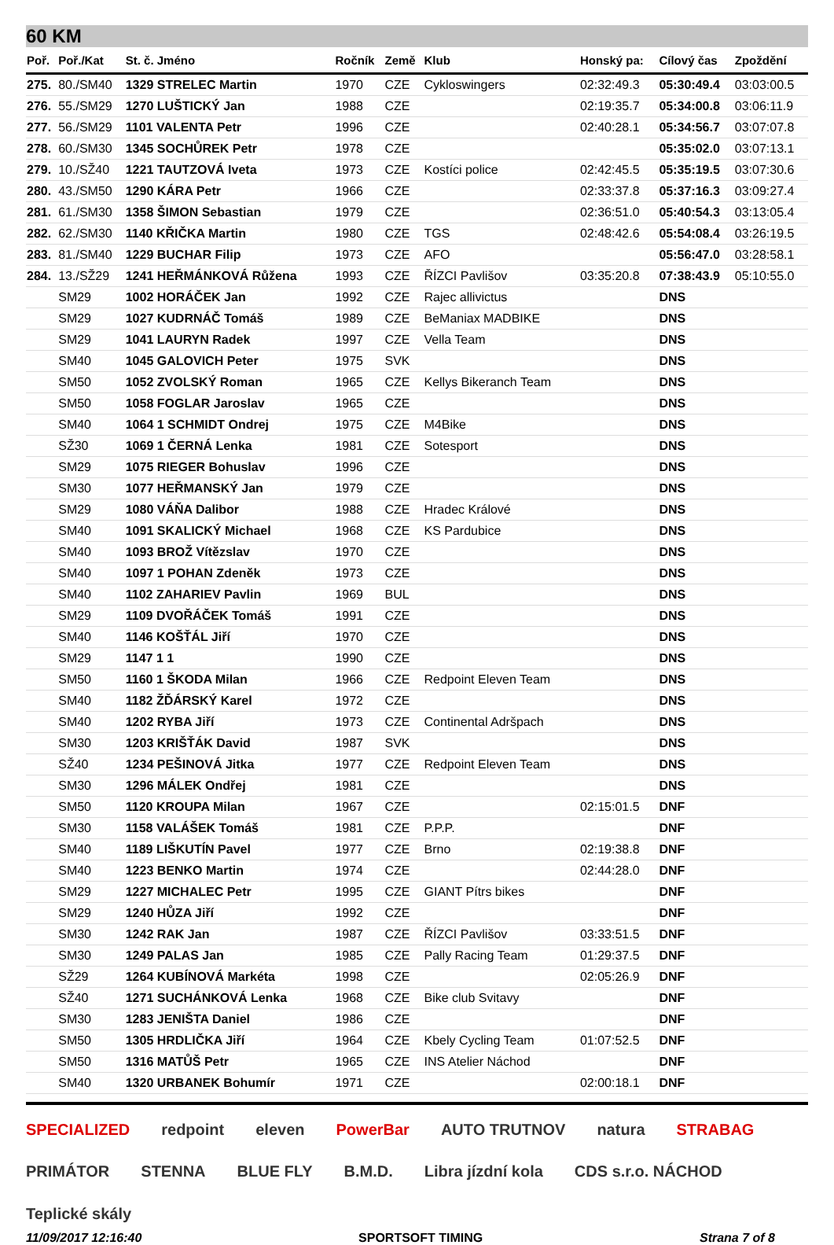60 KM
| Poř. | Poř./Kat | St. č. Jméno | Ročník | Země | Klub | Honský pa: | Cílový čas | Zpoždění |
| --- | --- | --- | --- | --- | --- | --- | --- | --- |
| 275. | 80./SM40 | 1329 STRELEC Martin | 1970 | CZE | Cykloswingers | 02:32:49.3 | 05:30:49.4 | 03:03:00.5 |
| 276. | 55./SM29 | 1270 LUŠTICKÝ Jan | 1988 | CZE | | 02:19:35.7 | 05:34:00.8 | 03:06:11.9 |
| 277. | 56./SM29 | 1101 VALENTA Petr | 1996 | CZE | | 02:40:28.1 | 05:34:56.7 | 03:07:07.8 |
| 278. | 60./SM30 | 1345 SOCHŮREK Petr | 1978 | CZE | | | 05:35:02.0 | 03:07:13.1 |
| 279. | 10./SŽ40 | 1221 TAUTZOVÁ Iveta | 1973 | CZE | Kostíci police | 02:42:45.5 | 05:35:19.5 | 03:07:30.6 |
| 280. | 43./SM50 | 1290 KÁRA Petr | 1966 | CZE | | 02:33:37.8 | 05:37:16.3 | 03:09:27.4 |
| 281. | 61./SM30 | 1358 ŠIMON Sebastian | 1979 | CZE | | 02:36:51.0 | 05:40:54.3 | 03:13:05.4 |
| 282. | 62./SM30 | 1140 KŘIČKA Martin | 1980 | CZE | TGS | 02:48:42.6 | 05:54:08.4 | 03:26:19.5 |
| 283. | 81./SM40 | 1229 BUCHAR Filip | 1973 | CZE | AFO | | 05:56:47.0 | 03:28:58.1 |
| 284. | 13./SŽ29 | 1241 HEŘMÁNKOVÁ Růžena | 1993 | CZE | ŘÍZCI Pavlišov | 03:35:20.8 | 07:38:43.9 | 05:10:55.0 |
| | SM29 | 1002 HORÁČEK Jan | 1992 | CZE | Rajec allivictus | | DNS | |
| | SM29 | 1027 KUDRNÁČ Tomáš | 1989 | CZE | BeManiax MADBIKE | | DNS | |
| | SM29 | 1041 LAURYN Radek | 1997 | CZE | Vella Team | | DNS | |
| | SM40 | 1045 GALOVICH Peter | 1975 | SVK | | | DNS | |
| | SM50 | 1052 ZVOLSKÝ Roman | 1965 | CZE | Kellys Bikeranch Team | | DNS | |
| | SM50 | 1058 FOGLAR Jaroslav | 1965 | CZE | | | DNS | |
| | SM40 | 1064 1 SCHMIDT Ondrej | 1975 | CZE | M4Bike | | DNS | |
| | SŽ30 | 1069 1 ČERNÁ Lenka | 1981 | CZE | Sotesport | | DNS | |
| | SM29 | 1075 RIEGER Bohuslav | 1996 | CZE | | | DNS | |
| | SM30 | 1077 HEŘMANSKÝ Jan | 1979 | CZE | | | DNS | |
| | SM29 | 1080 VÁŇA Dalibor | 1988 | CZE | Hradec Králové | | DNS | |
| | SM40 | 1091 SKALICKÝ Michael | 1968 | CZE | KS Pardubice | | DNS | |
| | SM40 | 1093 BROŽ Vítězslav | 1970 | CZE | | | DNS | |
| | SM40 | 1097 1 POHAN Zdeněk | 1973 | CZE | | | DNS | |
| | SM40 | 1102 ZAHARIEV Pavlin | 1969 | BUL | | | DNS | |
| | SM29 | 1109 DVOŘÁČEK Tomáš | 1991 | CZE | | | DNS | |
| | SM40 | 1146 KOŠŤÁL Jiří | 1970 | CZE | | | DNS | |
| | SM29 | 1147 1 1 | 1990 | CZE | | | DNS | |
| | SM50 | 1160 1 ŠKODA Milan | 1966 | CZE | Redpoint Eleven Team | | DNS | |
| | SM40 | 1182 ŽĎÁRSKÝ Karel | 1972 | CZE | | | DNS | |
| | SM40 | 1202 RYBA Jiří | 1973 | CZE | Continental Adršpach | | DNS | |
| | SM30 | 1203 KRIŠŤÁK David | 1987 | SVK | | | DNS | |
| | SŽ40 | 1234 PEŠINOVÁ Jitka | 1977 | CZE | Redpoint Eleven Team | | DNS | |
| | SM30 | 1296 MÁLEK Ondřej | 1981 | CZE | | | DNS | |
| | SM50 | 1120 KROUPA Milan | 1967 | CZE | | 02:15:01.5 | DNF | |
| | SM30 | 1158 VALÁŠEK Tomáš | 1981 | CZE | P.P.P. | | DNF | |
| | SM40 | 1189 LIŠKUTÍN Pavel | 1977 | CZE | Brno | 02:19:38.8 | DNF | |
| | SM40 | 1223 BENKO Martin | 1974 | CZE | | 02:44:28.0 | DNF | |
| | SM29 | 1227 MICHALEC Petr | 1995 | CZE | GIANT Pítrs bikes | | DNF | |
| | SM29 | 1240 HŮZA Jiří | 1992 | CZE | | | DNF | |
| | SM30 | 1242 RAK Jan | 1987 | CZE | ŘÍZCI Pavlišov | 03:33:51.5 | DNF | |
| | SM30 | 1249 PALAS Jan | 1985 | CZE | Pally Racing Team | 01:29:37.5 | DNF | |
| | SŽ29 | 1264 KUBÍNOVÁ Markéta | 1998 | CZE | | 02:05:26.9 | DNF | |
| | SŽ40 | 1271 SUCHÁNKOVÁ Lenka | 1968 | CZE | Bike club Svitavy | | DNF | |
| | SM30 | 1283 JENIŠTA Daniel | 1986 | CZE | | | DNF | |
| | SM50 | 1305 HRDLIČKA Jiří | 1964 | CZE | Kbely Cycling Team | 01:07:52.5 | DNF | |
| | SM50 | 1316 MATŮŠ Petr | 1965 | CZE | INS Atelier Náchod | | DNF | |
| | SM40 | 1320 URBANEK Bohumír | 1971 | CZE | | 02:00:18.1 | DNF | |
SPECIALIZED redpoint eleven PowerBar AUTO TRUTNOV natura STRABAG PRIMÁTOR STENNA BLUE FLY B.M.D. Libra jízdní kola CDS s.r.o. NÁCHOD Teplické skály
11/09/2017 12:16:40 SPORTSOFT TIMING Strana 7 of 8